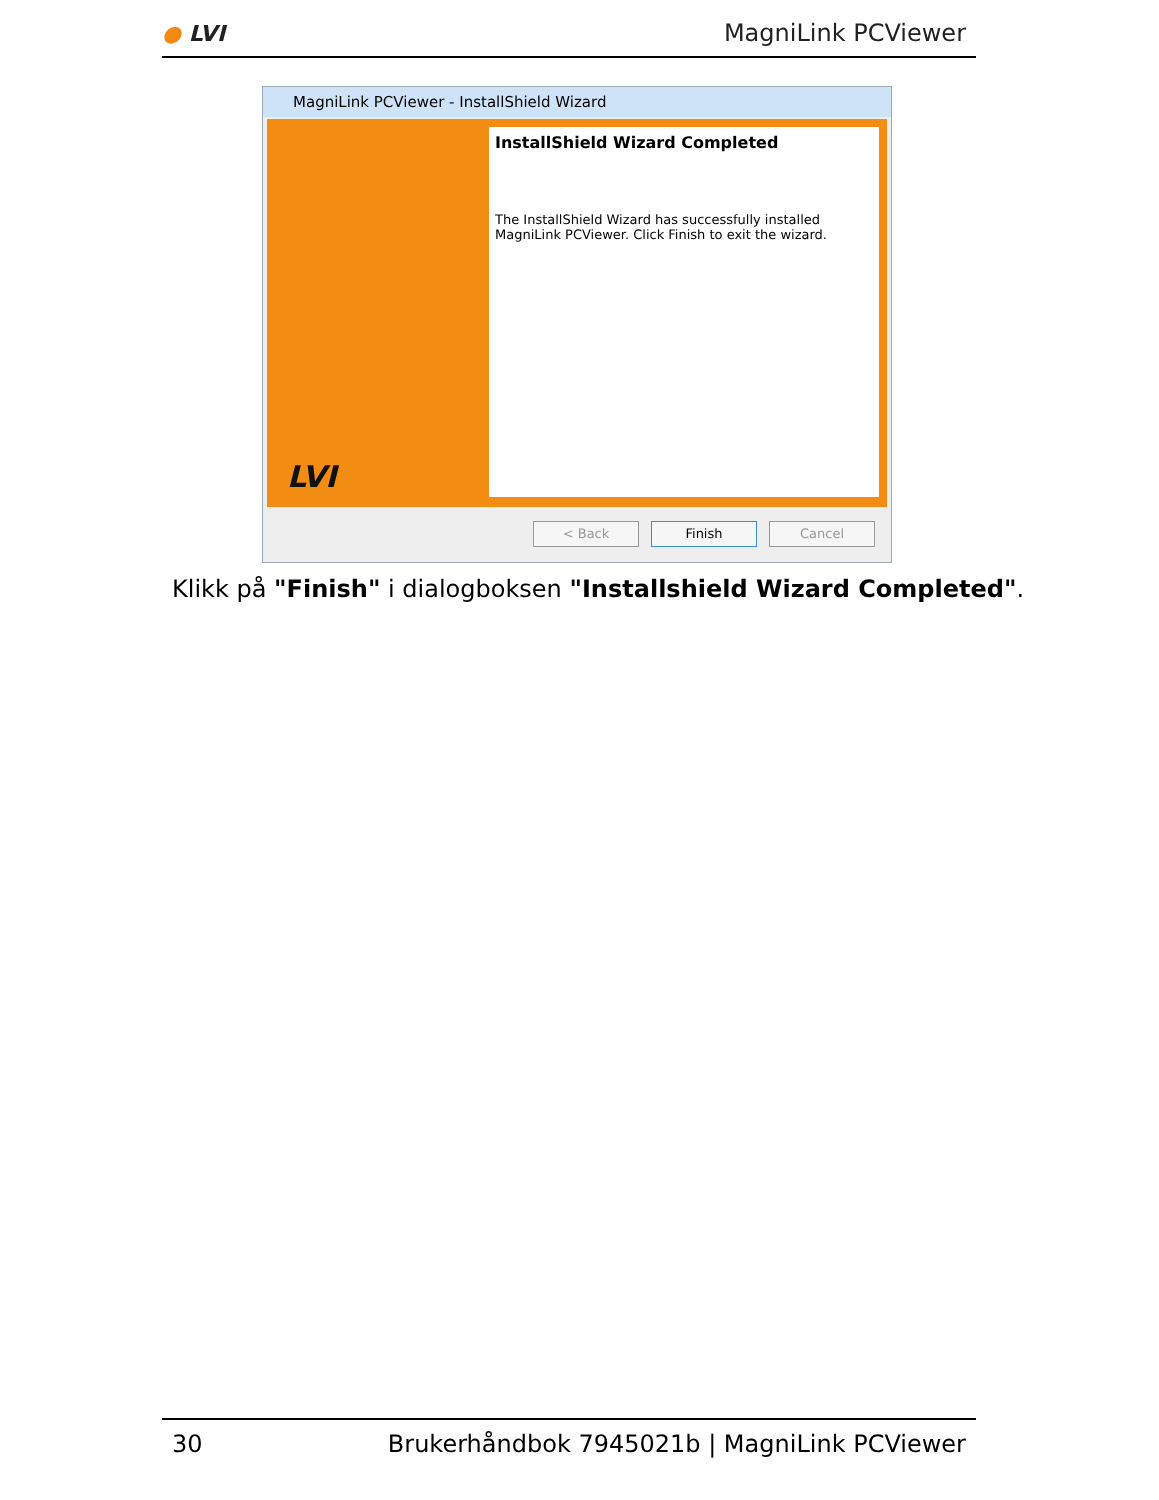● LVI MagniLink PCViewer
MagniLink PCViewer - InstallShield Wizard
LVI
InstallShield Wizard Completed
The InstallShield Wizard has successfully installed MagniLink PCViewer. Click Finish to exit the wizard.
< Back Finish Cancel
Klikk på "Finish" i dialogboksen "Installshield Wizard Completed".
30 Brukerhåndbok 7945021b | MagniLink PCViewer